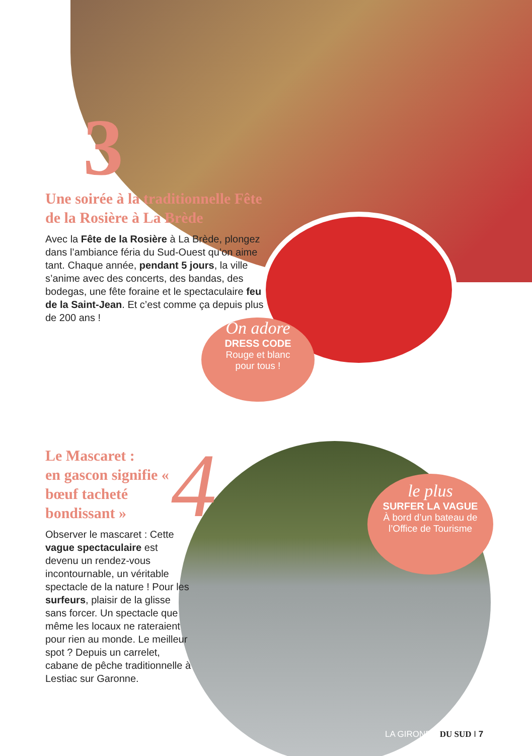3
Une soirée à la traditionnelle Fête de la Rosière à La Brède
Avec la Fête de la Rosière à La Brède, plongez dans l’ambiance féria du Sud-Ouest qu’on aime tant. Chaque année, pendant 5 jours, la ville s’anime avec des concerts, des bandas, des bodegas, une fête foraine et le spectaculaire feu de la Saint-Jean. Et c’est comme ça depuis plus de 200 ans !
On adore
DRESS CODE
Rouge et blanc
pour tous !
4
Le Mascaret :
en gascon signifie « bœuf tacheté bondissant »
Observer le mascaret : Cette vague spectaculaire est devenu un rendez-vous incontournable, un véritable spectacle de la nature ! Pour les surfeurs, plaisir de la glisse sans forcer. Un spectacle que même les locaux ne rateraient pour rien au monde. Le meilleur spot ? Depuis un carrelet, cabane de pêche traditionnelle à Lestiac sur Garonne.
le plus
SURFER LA VAGUE
À bord d’un bateau de
l’Office de Tourisme
LA GIRONDE DU SUD I 7